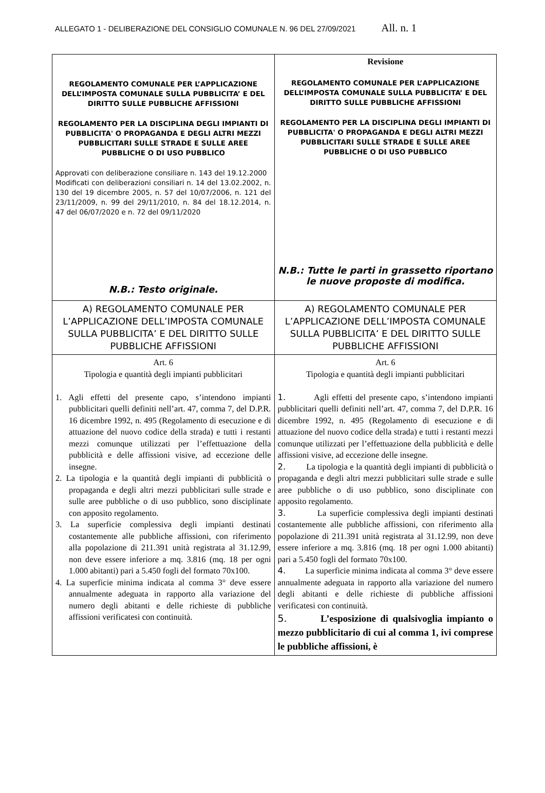ALLEGATO 1 - DELIBERAZIONE DEL CONSIGLIO COMUNALE N. 96 DEL 27/09/2021 All. n. 1
| REGOLAMENTO COMUNALE PER L’APPLICAZIONE DELL’IMPOSTA COMUNALE SULLA PUBBLICITA’ E DEL DIRITTO SULLE PUBBLICHE AFFISSIONI REGOLAMENTO PER LA DISCIPLINA DEGLI IMPIANTI DI PUBBLICITA' O PROPAGANDA E DEGLI ALTRI MEZZI PUBBLICITARI SULLE STRADE E SULLE AREE PUBBLICHE O DI USO PUBBLICO Approvati con deliberazione consiliare n. 143 del 19.12.2000 Modificati con deliberazioni consiliari n. 14 del 13.02.2002, n. 130 del 19 dicembre 2005, n. 57 del 10/07/2006, n. 121 del 23/11/2009, n. 99 del 29/11/2010, n. 84 del 18.12.2014, n. 47 del 06/07/2020 e n. 72 del 09/11/2020 N.B.: Testo originale. | Revisione REGOLAMENTO COMUNALE PER L’APPLICAZIONE DELL’IMPOSTA COMUNALE SULLA PUBBLICITA’ E DEL DIRITTO SULLE PUBBLICHE AFFISSIONI REGOLAMENTO PER LA DISCIPLINA DEGLI IMPIANTI DI PUBBLICITA' O PROPAGANDA E DEGLI ALTRI MEZZI PUBBLICITARI SULLE STRADE E SULLE AREE PUBBLICHE O DI USO PUBBLICO N.B.: Tutte le parti in grassetto riportano le nuove proposte di modifica. |
| A) REGOLAMENTO COMUNALE PER L’APPLICAZIONE DELL’IMPOSTA COMUNALE SULLA PUBBLICITA’ E DEL DIRITTO SULLE PUBBLICHE AFFISSIONI | A) REGOLAMENTO COMUNALE PER L’APPLICAZIONE DELL’IMPOSTA COMUNALE SULLA PUBBLICITA’ E DEL DIRITTO SULLE PUBBLICHE AFFISSIONI |
| Art. 6 Tipologia e quantità degli impianti pubblicitari 1. Agli effetti del presente capo, s’intendono impianti pubblicitari quelli definiti nell’art. 47, comma 7, del D.P.R. 16 dicembre 1992, n. 495 (Regolamento di esecuzione e di attuazione del nuovo codice della strada) e tutti i restanti mezzi comunque utilizzati per l’effettuazione della pubblicità e delle affissioni visive, ad eccezione delle insegne. 2. La tipologia e la quantità degli impianti di pubblicità o propaganda e degli altri mezzi pubblicitari sulle strade e sulle aree pubbliche o di uso pubblico, sono disciplinate con apposito regolamento. 3. La superficie complessiva degli impianti destinati costantemente alle pubbliche affissioni, con riferimento alla popolazione di 211.391 unità registrata al 31.12.99, non deve essere inferiore a mq. 3.816 (mq. 18 per ogni 1.000 abitanti) pari a 5.450 fogli del formato 70x100. 4. La superficie minima indicata al comma 3° deve essere annualmente adeguata in rapporto alla variazione del numero degli abitanti e delle richieste di pubbliche affissioni verificatesi con continuità. | Art. 6 Tipologia e quantità degli impianti pubblicitari 1. Agli effetti del presente capo, s’intendono impianti pubblicitari quelli definiti nell’art. 47, comma 7, del D.P.R. 16 dicembre 1992, n. 495 (Regolamento di esecuzione e di attuazione del nuovo codice della strada) e tutti i restanti mezzi comunque utilizzati per l’effettuazione della pubblicità e delle affissioni visive, ad eccezione delle insegne. 2. La tipologia e la quantità degli impianti di pubblicità o propaganda e degli altri mezzi pubblicitari sulle strade e sulle aree pubbliche o di uso pubblico, sono disciplinate con apposito regolamento. 3. La superficie complessiva degli impianti destinati costantemente alle pubbliche affissioni, con riferimento alla popolazione di 211.391 unità registrata al 31.12.99, non deve essere inferiore a mq. 3.816 (mq. 18 per ogni 1.000 abitanti) pari a 5.450 fogli del formato 70x100. 4. La superficie minima indicata al comma 3° deve essere annualmente adeguata in rapporto alla variazione del numero degli abitanti e delle richieste di pubbliche affissioni verificatesi con continuità. 5. L’esposizione di qualsivoglia impianto o mezzo pubblicitario di cui al comma 1, ivi comprese le pubbliche affissioni, è |